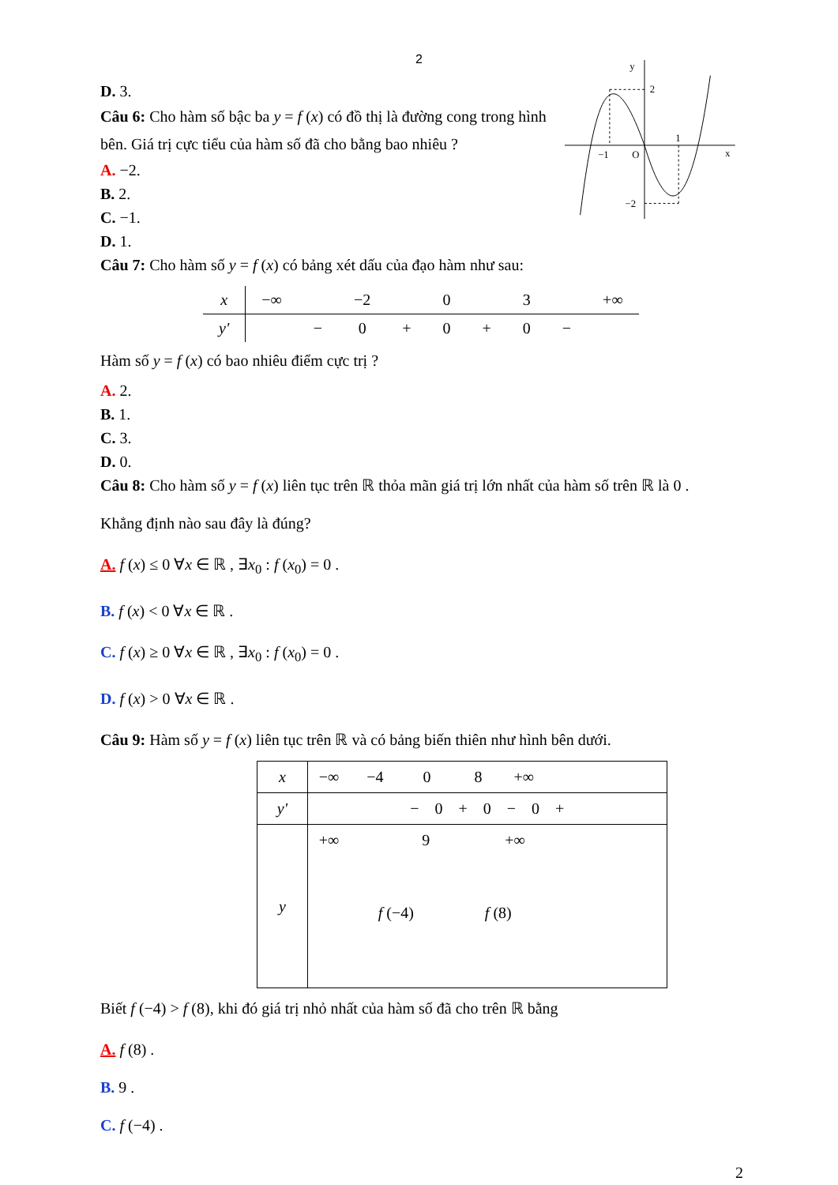2
D. 3.
Câu 6: Cho hàm số bậc ba y = f (x) có đồ thị là đường cong trong hình bên. Giá trị cực tiểu của hàm số đã cho bằng bao nhiêu ?
A. −2.
B. 2.
C. −1.
D. 1.
y
2
−1
O
1
x
−2
Câu 7: Cho hàm số y = f (x) có bảng xét dấu của đạo hàm như sau:
| x | −∞ | | −2 | | 0 | | 3 | | +∞ |
| y' | | − | 0 | + | 0 | + | 0 | − | |
Hàm số y = f (x) có bao nhiêu điểm cực trị ?
A. 2.
B. 1.
C. 3.
D. 0.
Câu 8: Cho hàm số y = f (x) liên tục trên ℝ thỏa mãn giá trị lớn nhất của hàm số trên ℝ là 0 .
Khẳng định nào sau đây là đúng?
A. f (x) ≤ 0 ∀x ∈ ℝ , ∃x<sub>0</sub> : f (x<sub>0</sub>) = 0 .
B. f (x) < 0 ∀x ∈ ℝ .
C. f (x) ≥ 0 ∀x ∈ ℝ , ∃x<sub>0</sub> : f (x<sub>0</sub>) = 0 .
D. f (x) > 0 ∀x ∈ ℝ .
Câu 9: Hàm số y = f (x) liên tục trên ℝ và có bảng biến thiên như hình bên dưới.
| x | −∞ −4 0 8 +∞ |
| y' | − 0 + 0 − 0 + |
| y | +∞ 9 +∞ f (−4) f (8) |
Biết f (−4) > f (8), khi đó giá trị nhỏ nhất của hàm số đã cho trên ℝ bằng
A. f (8) .
B. 9 .
C. f (−4) .
2